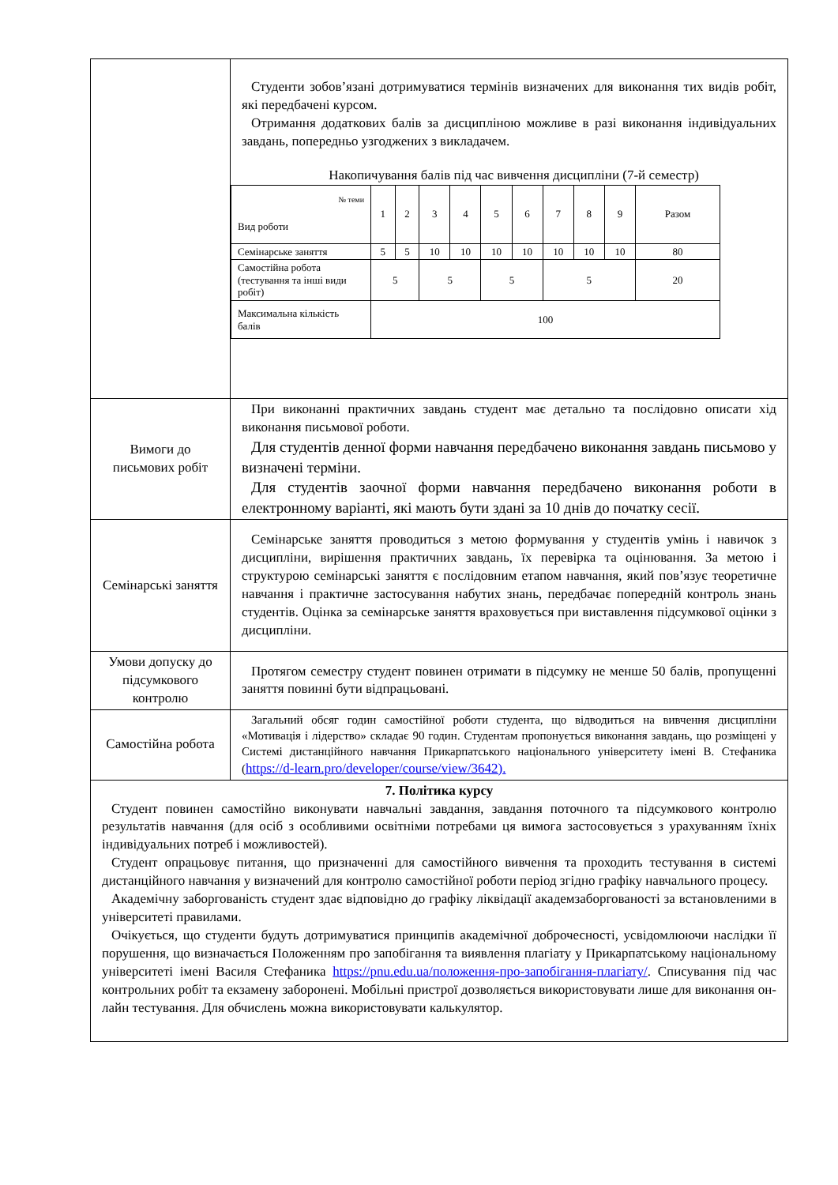| | Студенти зобов’язані дотримуватися термінів визначених для виконання тих видів робіт, які передбачені курсом. Отримання додаткових балів за дисципліною можливе в разі виконання індивідуальних завдань, попередньо узгоджених з викладачем. Накопичування балів під час вивчення дисципліни (7-й семестр) / № теми Вид роботи / 1 / 2 / 3 / 4 / 5 / 6 / 7 / 8 / 9 / Разом / / Семінарське заняття / 5 / 5 / 10 / 10 / 10 / 10 / 10 / 10 / 10 / 80 / / Самостійна робота (тестування та інші види робіт) / 5 / / 5 / / 5 / / 5 / / / 20 / / Максимальна кількість балів / 100 / / / / / / / / / / |
| Вимоги до письмових робіт | При виконанні практичних завдань студент має детально та послідовно описати хід виконання письмової роботи. Для студентів денної форми навчання передбачено виконання завдань письмово у визначені терміни. Для студентів заочної форми навчання передбачено виконання роботи в електронному варіанті, які мають бути здані за 10 днів до початку сесії. |
| Семінарські заняття | Семінарське заняття проводиться з метою формування у студентів умінь і навичок з дисципліни, вирішення практичних завдань, їх перевірка та оцінювання. За метою і структурою семінарські заняття є послідовним етапом навчання, який пов’язує теоретичне навчання і практичне застосування набутих знань, передбачає попередній контроль знань студентів. Оцінка за семінарське заняття враховується при виставлення підсумкової оцінки з дисципліни. |
| Умови допуску до підсумкового контролю | Протягом семестру студент повинен отримати в підсумку не менше 50 балів, пропущенні заняття повинні бути відпрацьовані. |
| Самостійна робота | Загальний обсяг годин самостійної роботи студента, що відводиться на вивчення дисципліни «Мотивація і лідерство» складає 90 годин. Студентам пропонується виконання завдань, що розміщені у Системі дистанційного навчання Прикарпатського національного університету імені В. Стефаника ( https://d-learn.pro/developer/course/view/3642). |
| 7. Політика курсу Студент повинен самостійно виконувати навчальні завдання, завдання поточного та підсумкового контролю результатів навчання (для осіб з особливими освітніми потребами ця вимога застосовується з урахуванням їхніх індивідуальних потреб і можливостей). Студент опрацьовує питання, що призначенні для самостійного вивчення та проходить тестування в системі дистанційного навчання у визначений для контролю самостійної роботи період згідно графіку навчального процесу. Академічну заборгованість студент здає відповідно до графіку ліквідації академзаборгованості за встановленими в університеті правилами. Очікується, що студенти будуть дотримуватися принципів академічної доброчесності, усвідомлюючи наслідки її порушення, що визначається Положенням про запобігання та виявлення плагіату у Прикарпатському національному університеті імені Василя Стефаника https://pnu.edu.ua/положення-про-запобігання-плагіату/ . Списування під час контрольних робіт та екзамену заборонені. Мобільні пристрої дозволяється використовувати лише для виконання он-лайн тестування. Для обчислень можна використовувати калькулятор. | |